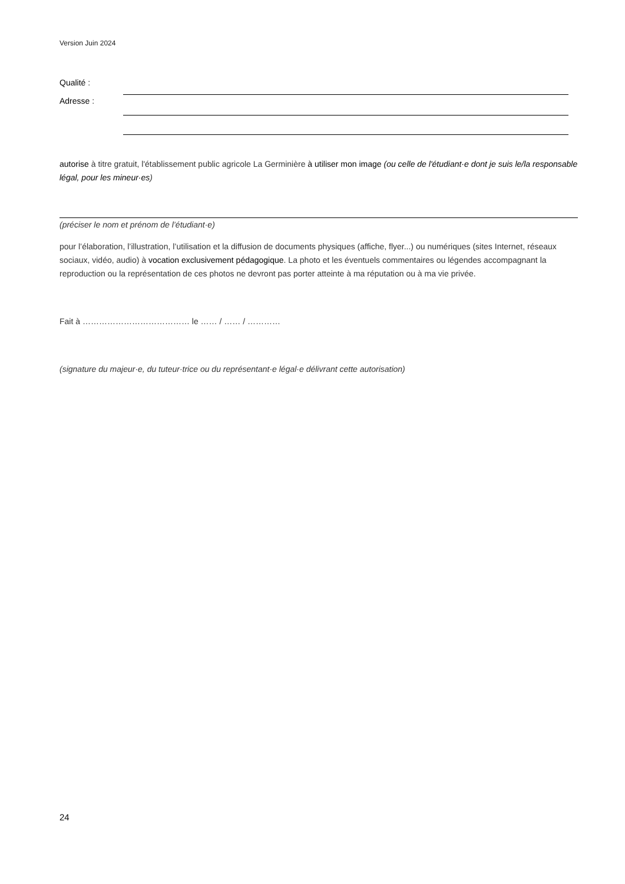Version Juin 2024
Qualité :
Adresse :
autorise à titre gratuit, l'établissement public agricole La Germinière à utiliser mon image (ou celle de l'étudiant·e dont je suis le/la responsable légal, pour les mineur·es)
(préciser le nom et prénom de l’étudiant·e)
pour l’élaboration, l’illustration, l’utilisation et la diffusion de documents physiques (affiche, flyer...) ou numériques (sites Internet, réseaux sociaux, vidéo, audio) à vocation exclusivement pédagogique. La photo et les éventuels commentaires ou légendes accompagnant la reproduction ou la représentation de ces photos ne devront pas porter atteinte à ma réputation ou à ma vie privée.
Fait à ………………………………… le …… / …… / …………
(signature du majeur·e, du tuteur·trice ou du représentant·e légal·e délivrant cette autorisation)
24